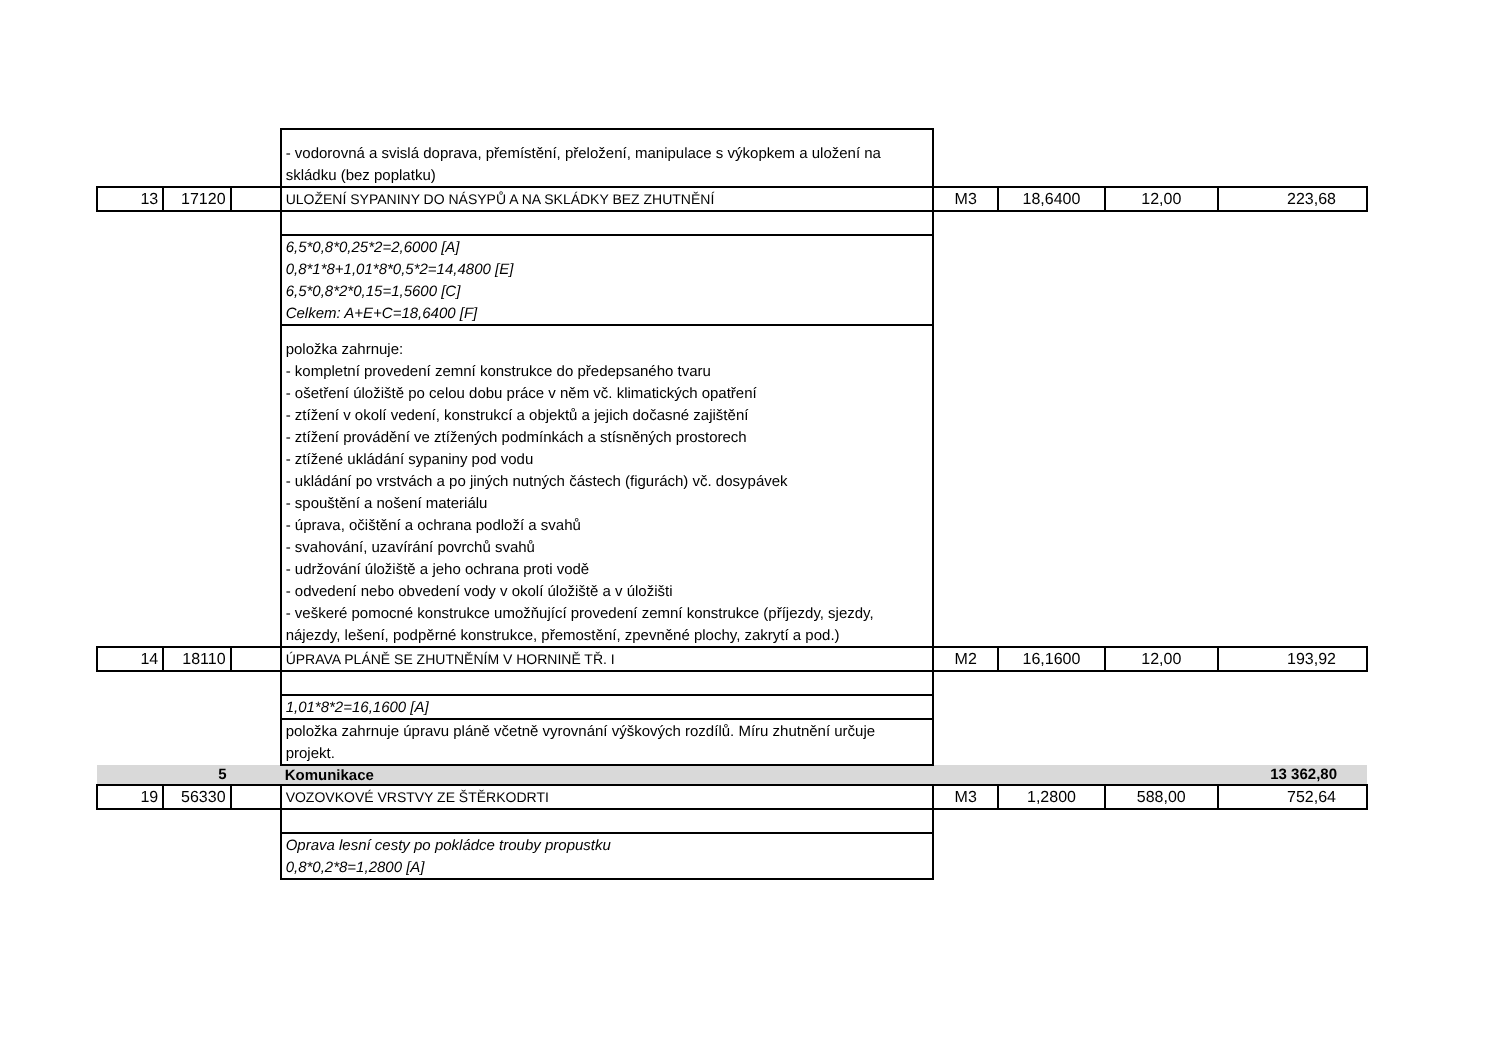| | | | - vodorovná a svislá doprava, přemístění, přeložení, manipulace s výkopkem a uložení na skládku (bez poplatku) | | | | |
| 13 | 17120 | | ULOŽENÍ SYPANINY DO NÁSYPŮ A NA SKLÁDKY BEZ ZHUTNĚNÍ | M3 | 18,6400 | 12,00 | 223,68 |
| | | | 6,5*0,8*0,25*2=2,6000 [A] 0,8*1*8+1,01*8*0,5*2=14,4800 [E] 6,5*0,8*2*0,15=1,5600 [C] Celkem: A+E+C=18,6400 [F] | | | | |
| | | | položka zahrnuje: - kompletní provedení zemní konstrukce do předepsaného tvaru - ošetření úložiště po celou dobu práce v něm vč. klimatických opatření - ztížení v okolí vedení, konstrukcí a objektů a jejich dočasné zajištění - ztížení provádění ve ztížených podmínkách a stísněných prostorech - ztížené ukládání sypaniny pod vodu - ukládání po vrstvách a po jiných nutných částech (figurách) vč. dosypávek - spouštění a nošení materiálu - úprava, očištění a ochrana podloží a svahů - svahování, uzavírání povrchů svahů - udržování úložiště a jeho ochrana proti vodě - odvedení nebo obvedení vody v okolí úložiště a v úložišti - veškeré pomocné konstrukce umožňující provedení zemní konstrukce (příjezdy, sjezdy, nájezdy, lešení, podpěrné konstrukce, přemostění, zpevněné plochy, zakrytí a pod.) | | | | |
| 14 | 18110 | | ÚPRAVA PLÁNĚ SE ZHUTNĚNÍM V HORNINĚ TŘ. I | M2 | 16,1600 | 12,00 | 193,92 |
| | | | 1,01*8*2=16,1600 [A] | | | | |
| | | | položka zahrnuje úpravu pláně včetně vyrovnání výškových rozdílů. Míru zhutnění určuje projekt. | | | | |
| | 5 | | Komunikace | | | | 13 362,80 |
| 19 | 56330 | | VOZOVKOVÉ VRSTVY ZE ŠTĚRKODRTI | M3 | 1,2800 | 588,00 | 752,64 |
| | | | Oprava lesní cesty po pokládce trouby propustku 0,8*0,2*8=1,2800 [A] | | | | |